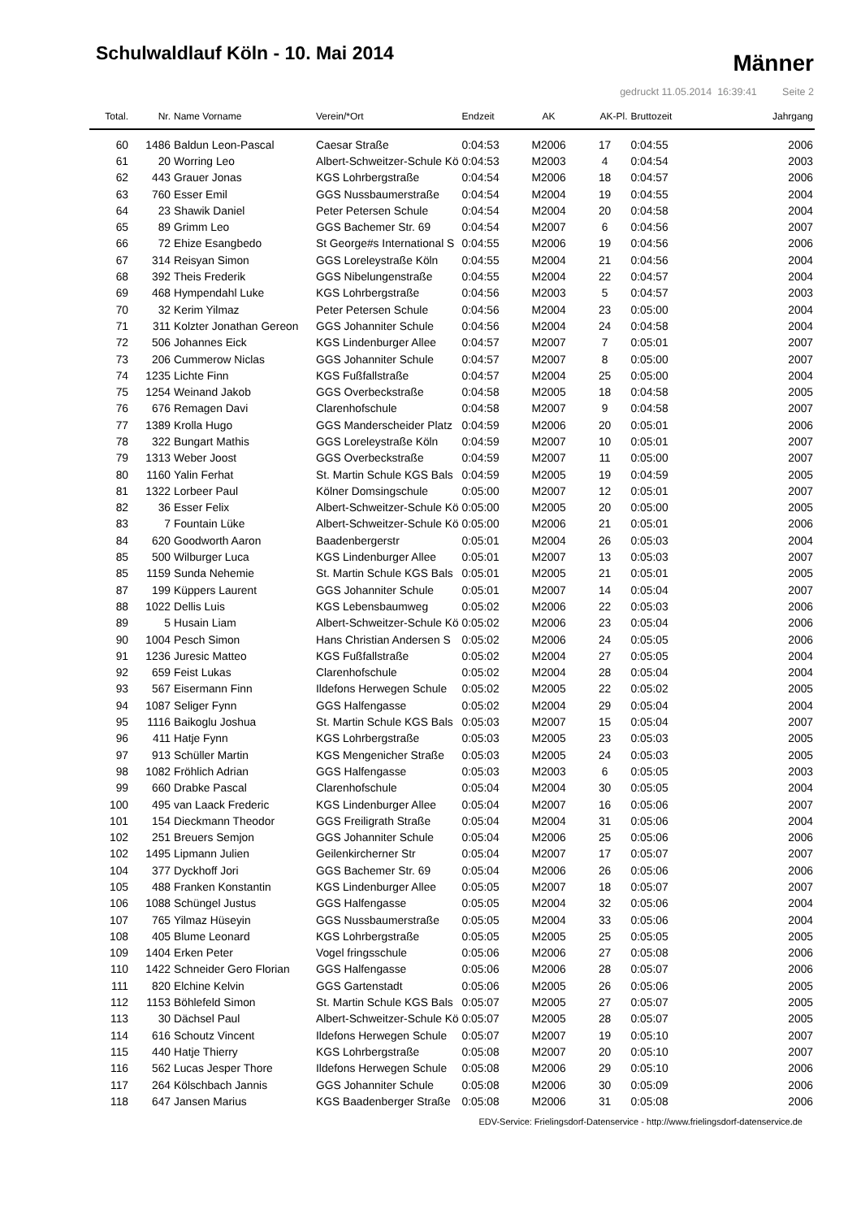Schulwaldlauf Köln - 10. Mai 2014
Männer
gedruckt 11.05.2014 16:39:41 Seite 2
| Total. | Nr. | Name Vorname | Verein/*Ort | Endzeit | AK | AK-Pl. | Bruttozeit | Jahrgang |
| --- | --- | --- | --- | --- | --- | --- | --- | --- |
| 60 | 1486 | Baldun Leon-Pascal | Caesar Straße | 0:04:53 | M2006 | 17 | 0:04:55 | 2006 |
| 61 | 20 | Worring Leo | Albert-Schweitzer-Schule Kö | 0:04:53 | M2003 | 4 | 0:04:54 | 2003 |
| 62 | 443 | Grauer Jonas | KGS Lohrbergstraße | 0:04:54 | M2006 | 18 | 0:04:57 | 2006 |
| 63 | 760 | Esser Emil | GGS Nussbaumerstraße | 0:04:54 | M2004 | 19 | 0:04:55 | 2004 |
| 64 | 23 | Shawik Daniel | Peter Petersen Schule | 0:04:54 | M2004 | 20 | 0:04:58 | 2004 |
| 65 | 89 | Grimm Leo | GGS Bachemer Str. 69 | 0:04:54 | M2007 | 6 | 0:04:56 | 2007 |
| 66 | 72 | Ehize Esangbedo | St George#s International S | 0:04:55 | M2006 | 19 | 0:04:56 | 2006 |
| 67 | 314 | Reisyan Simon | GGS Loreleystraße Köln | 0:04:55 | M2004 | 21 | 0:04:56 | 2004 |
| 68 | 392 | Theis Frederik | GGS Nibelungenstraße | 0:04:55 | M2004 | 22 | 0:04:57 | 2004 |
| 69 | 468 | Hympendahl Luke | KGS Lohrbergstraße | 0:04:56 | M2003 | 5 | 0:04:57 | 2003 |
| 70 | 32 | Kerim Yilmaz | Peter Petersen Schule | 0:04:56 | M2004 | 23 | 0:05:00 | 2004 |
| 71 | 311 | Kolzter Jonathan Gereon | GGS Johanniter Schule | 0:04:56 | M2004 | 24 | 0:04:58 | 2004 |
| 72 | 506 | Johannes Eick | KGS Lindenburger Allee | 0:04:57 | M2007 | 7 | 0:05:01 | 2007 |
| 73 | 206 | Cummerow Niclas | GGS Johanniter Schule | 0:04:57 | M2007 | 8 | 0:05:00 | 2007 |
| 74 | 1235 | Lichte Finn | KGS Fußfallstraße | 0:04:57 | M2004 | 25 | 0:05:00 | 2004 |
| 75 | 1254 | Weinand Jakob | GGS Overbeckstraße | 0:04:58 | M2005 | 18 | 0:04:58 | 2005 |
| 76 | 676 | Remagen Davi | Clarenhofschule | 0:04:58 | M2007 | 9 | 0:04:58 | 2007 |
| 77 | 1389 | Krolla Hugo | GGS Manderscheider Platz | 0:04:59 | M2006 | 20 | 0:05:01 | 2006 |
| 78 | 322 | Bungart Mathis | GGS Loreleystraße Köln | 0:04:59 | M2007 | 10 | 0:05:01 | 2007 |
| 79 | 1313 | Weber Joost | GGS Overbeckstraße | 0:04:59 | M2007 | 11 | 0:05:00 | 2007 |
| 80 | 1160 | Yalin Ferhat | St. Martin Schule KGS Bals | 0:04:59 | M2005 | 19 | 0:04:59 | 2005 |
| 81 | 1322 | Lorbeer Paul | Kölner Domsingschule | 0:05:00 | M2007 | 12 | 0:05:01 | 2007 |
| 82 | 36 | Esser Felix | Albert-Schweitzer-Schule Kö | 0:05:00 | M2005 | 20 | 0:05:00 | 2005 |
| 83 | 7 | Fountain Lüke | Albert-Schweitzer-Schule Kö | 0:05:00 | M2006 | 21 | 0:05:01 | 2006 |
| 84 | 620 | Goodworth Aaron | Baadenbergerstr | 0:05:01 | M2004 | 26 | 0:05:03 | 2004 |
| 85 | 500 | Wilburger Luca | KGS Lindenburger Allee | 0:05:01 | M2007 | 13 | 0:05:03 | 2007 |
| 85 | 1159 | Sunda Nehemie | St. Martin Schule KGS Bals | 0:05:01 | M2005 | 21 | 0:05:01 | 2005 |
| 87 | 199 | Küppers Laurent | GGS Johanniter Schule | 0:05:01 | M2007 | 14 | 0:05:04 | 2007 |
| 88 | 1022 | Dellis Luis | KGS Lebensbaumweg | 0:05:02 | M2006 | 22 | 0:05:03 | 2006 |
| 89 | 5 | Husain Liam | Albert-Schweitzer-Schule Kö | 0:05:02 | M2006 | 23 | 0:05:04 | 2006 |
| 90 | 1004 | Pesch Simon | Hans Christian Andersen S | 0:05:02 | M2006 | 24 | 0:05:05 | 2006 |
| 91 | 1236 | Juresic Matteo | KGS Fußfallstraße | 0:05:02 | M2004 | 27 | 0:05:05 | 2004 |
| 92 | 659 | Feist Lukas | Clarenhofschule | 0:05:02 | M2004 | 28 | 0:05:04 | 2004 |
| 93 | 567 | Eisermann Finn | Ildefons Herwegen Schule | 0:05:02 | M2005 | 22 | 0:05:02 | 2005 |
| 94 | 1087 | Seliger Fynn | GGS Halfengasse | 0:05:02 | M2004 | 29 | 0:05:04 | 2004 |
| 95 | 1116 | Baikoglu Joshua | St. Martin Schule KGS Bals | 0:05:03 | M2007 | 15 | 0:05:04 | 2007 |
| 96 | 411 | Hatje Fynn | KGS Lohrbergstraße | 0:05:03 | M2005 | 23 | 0:05:03 | 2005 |
| 97 | 913 | Schüller Martin | KGS Mengenicher Straße | 0:05:03 | M2005 | 24 | 0:05:03 | 2005 |
| 98 | 1082 | Fröhlich Adrian | GGS Halfengasse | 0:05:03 | M2003 | 6 | 0:05:05 | 2003 |
| 99 | 660 | Drabke Pascal | Clarenhofschule | 0:05:04 | M2004 | 30 | 0:05:05 | 2004 |
| 100 | 495 | van Laack Frederic | KGS Lindenburger Allee | 0:05:04 | M2007 | 16 | 0:05:06 | 2007 |
| 101 | 154 | Dieckmann Theodor | GGS Freiligrath Straße | 0:05:04 | M2004 | 31 | 0:05:06 | 2004 |
| 102 | 251 | Breuers Semjon | GGS Johanniter Schule | 0:05:04 | M2006 | 25 | 0:05:06 | 2006 |
| 102 | 1495 | Lipmann Julien | Geilenkircherner Str | 0:05:04 | M2007 | 17 | 0:05:07 | 2007 |
| 104 | 377 | Dyckhoff Jori | GGS Bachemer Str. 69 | 0:05:04 | M2006 | 26 | 0:05:06 | 2006 |
| 105 | 488 | Franken Konstantin | KGS Lindenburger Allee | 0:05:05 | M2007 | 18 | 0:05:07 | 2007 |
| 106 | 1088 | Schüngel Justus | GGS Halfengasse | 0:05:05 | M2004 | 32 | 0:05:06 | 2004 |
| 107 | 765 | Yilmaz Hüseyin | GGS Nussbaumerstraße | 0:05:05 | M2004 | 33 | 0:05:06 | 2004 |
| 108 | 405 | Blume Leonard | KGS Lohrbergstraße | 0:05:05 | M2005 | 25 | 0:05:05 | 2005 |
| 109 | 1404 | Erken Peter | Vogel fringsschule | 0:05:06 | M2006 | 27 | 0:05:08 | 2006 |
| 110 | 1422 | Schneider Gero Florian | GGS Halfengasse | 0:05:06 | M2006 | 28 | 0:05:07 | 2006 |
| 111 | 820 | Elchine Kelvin | GGS Gartenstadt | 0:05:06 | M2005 | 26 | 0:05:06 | 2005 |
| 112 | 1153 | Böhlefeld Simon | St. Martin Schule KGS Bals | 0:05:07 | M2005 | 27 | 0:05:07 | 2005 |
| 113 | 30 | Dächsel Paul | Albert-Schweitzer-Schule Kö | 0:05:07 | M2005 | 28 | 0:05:07 | 2005 |
| 114 | 616 | Schoutz Vincent | Ildefons Herwegen Schule | 0:05:07 | M2007 | 19 | 0:05:10 | 2007 |
| 115 | 440 | Hatje Thierry | KGS Lohrbergstraße | 0:05:08 | M2007 | 20 | 0:05:10 | 2007 |
| 116 | 562 | Lucas Jesper Thore | Ildefons Herwegen Schule | 0:05:08 | M2006 | 29 | 0:05:10 | 2006 |
| 117 | 264 | Kölschbach Jannis | GGS Johanniter Schule | 0:05:08 | M2006 | 30 | 0:05:09 | 2006 |
| 118 | 647 | Jansen Marius | KGS Baadenberger Straße | 0:05:08 | M2006 | 31 | 0:05:08 | 2006 |
EDV-Service: Frielingsdorf-Datenservice - http://www.frielingsdorf-datenservice.de